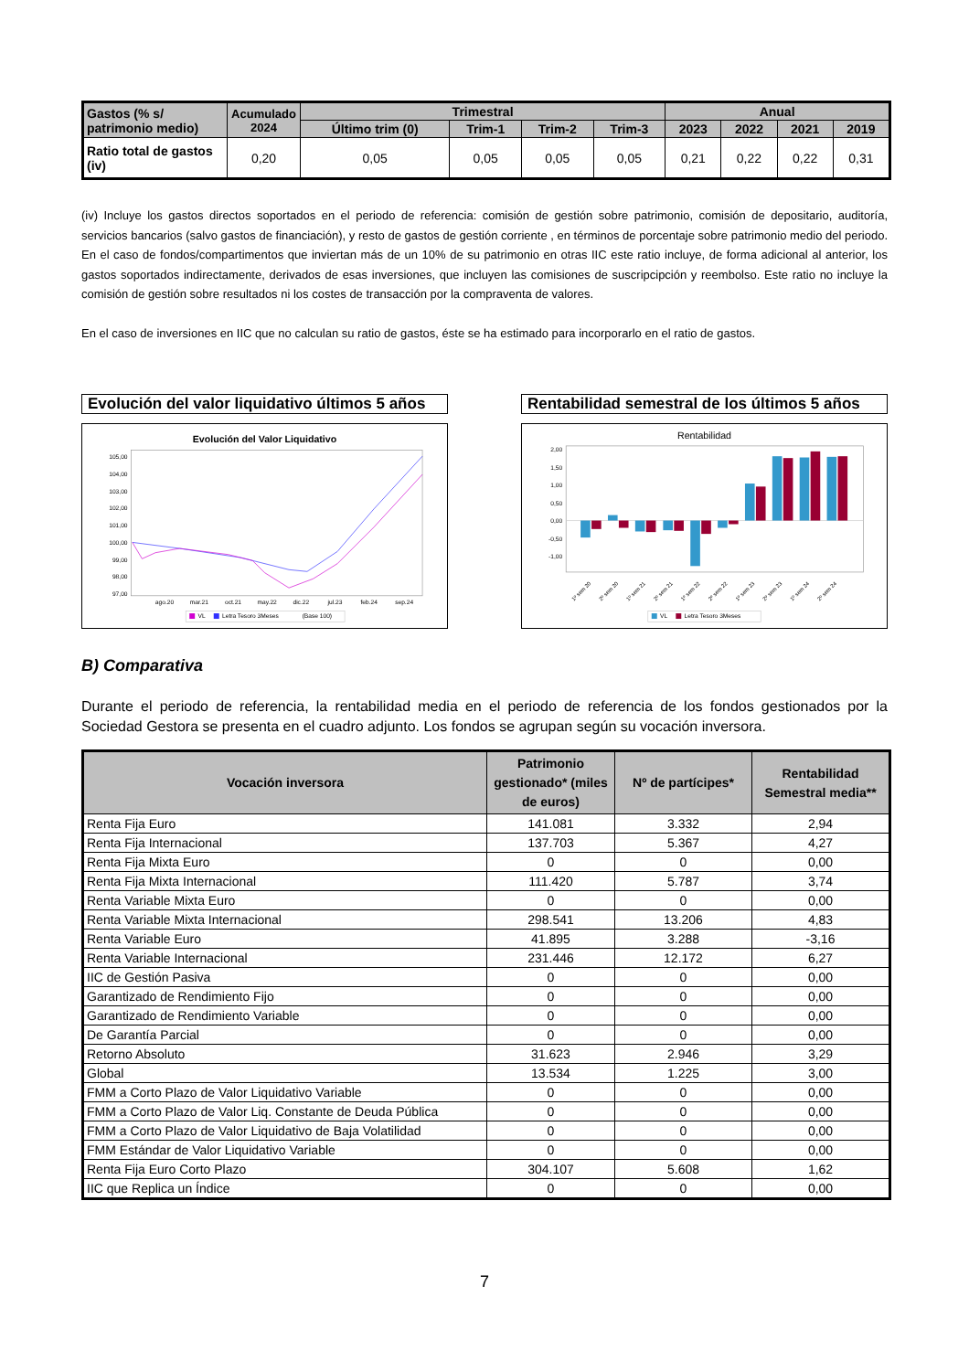| Gastos (% s/ patrimonio medio) | Acumulado 2024 | Trimestral | | | | Anual | | | |
| --- | --- | --- | --- | --- | --- | --- | --- | --- | --- |
| | | Último trim (0) | Trim-1 | Trim-2 | Trim-3 | 2023 | 2022 | 2021 | 2019 |
| Ratio total de gastos (iv) | 0,20 | 0,05 | 0,05 | 0,05 | 0,05 | 0,21 | 0,22 | 0,22 | 0,31 |
(iv) Incluye los gastos directos soportados en el periodo de referencia: comisión de gestión sobre patrimonio, comisión de depositario, auditoría, servicios bancarios (salvo gastos de financiación), y resto de gastos de gestión corriente , en términos de porcentaje sobre patrimonio medio del periodo. En el caso de fondos/compartimentos que inviertan más de un 10% de su patrimonio en otras IIC este ratio incluye, de forma adicional al anterior, los gastos soportados indirectamente, derivados de esas inversiones, que incluyen las comisiones de suscripcipción y reembolso. Este ratio no incluye la comisión de gestión sobre resultados ni los costes de transacción por la compraventa de valores.
En el caso de inversiones en IIC que no calculan su ratio de gastos, éste se ha estimado para incorporarlo en el ratio de gastos.
Evolución del valor liquidativo últimos 5 años
Evolución del Valor Liquidativo
105,00
104,00
103,00
102,00
101,00
100,00
99,00
98,00
97,00
ago.20
mar.21
oct.21
may.22
dic.22
jul.23
feb.24
sep.24
VL
Letra Tesoro 3Meses
(Base 100)
Rentabilidad semestral de los últimos 5 años
Rentabilidad
2,00
1,50
1,00
0,50
0,00
-0,50
-1,00
1º sem 20
2º sem 20
1º sem 21
2º sem 21
1º sem 22
2º sem 22
1º sem 23
2º sem 23
1º sem 24
2º sem 24
VL
Letra Tesoro 3Meses
B) Comparativa
Durante el periodo de referencia, la rentabilidad media en el periodo de referencia de los fondos gestionados por la Sociedad Gestora se presenta en el cuadro adjunto. Los fondos se agrupan según su vocación inversora.
| Vocación inversora | Patrimonio gestionado* (miles de euros) | Nº de partícipes* | Rentabilidad Semestral media** |
| --- | --- | --- | --- |
| Renta Fija Euro | 141.081 | 3.332 | 2,94 |
| Renta Fija Internacional | 137.703 | 5.367 | 4,27 |
| Renta Fija Mixta Euro | 0 | 0 | 0,00 |
| Renta Fija Mixta Internacional | 111.420 | 5.787 | 3,74 |
| Renta Variable Mixta Euro | 0 | 0 | 0,00 |
| Renta Variable Mixta Internacional | 298.541 | 13.206 | 4,83 |
| Renta Variable Euro | 41.895 | 3.288 | -3,16 |
| Renta Variable Internacional | 231.446 | 12.172 | 6,27 |
| IIC de Gestión Pasiva | 0 | 0 | 0,00 |
| Garantizado de Rendimiento Fijo | 0 | 0 | 0,00 |
| Garantizado de Rendimiento Variable | 0 | 0 | 0,00 |
| De Garantía Parcial | 0 | 0 | 0,00 |
| Retorno Absoluto | 31.623 | 2.946 | 3,29 |
| Global | 13.534 | 1.225 | 3,00 |
| FMM a Corto Plazo de Valor Liquidativo Variable | 0 | 0 | 0,00 |
| FMM a Corto Plazo de Valor Liq. Constante de Deuda Pública | 0 | 0 | 0,00 |
| FMM a Corto Plazo de Valor Liquidativo de Baja Volatilidad | 0 | 0 | 0,00 |
| FMM Estándar de Valor Liquidativo Variable | 0 | 0 | 0,00 |
| Renta Fija Euro Corto Plazo | 304.107 | 5.608 | 1,62 |
| IIC que Replica un Índice | 0 | 0 | 0,00 |
7